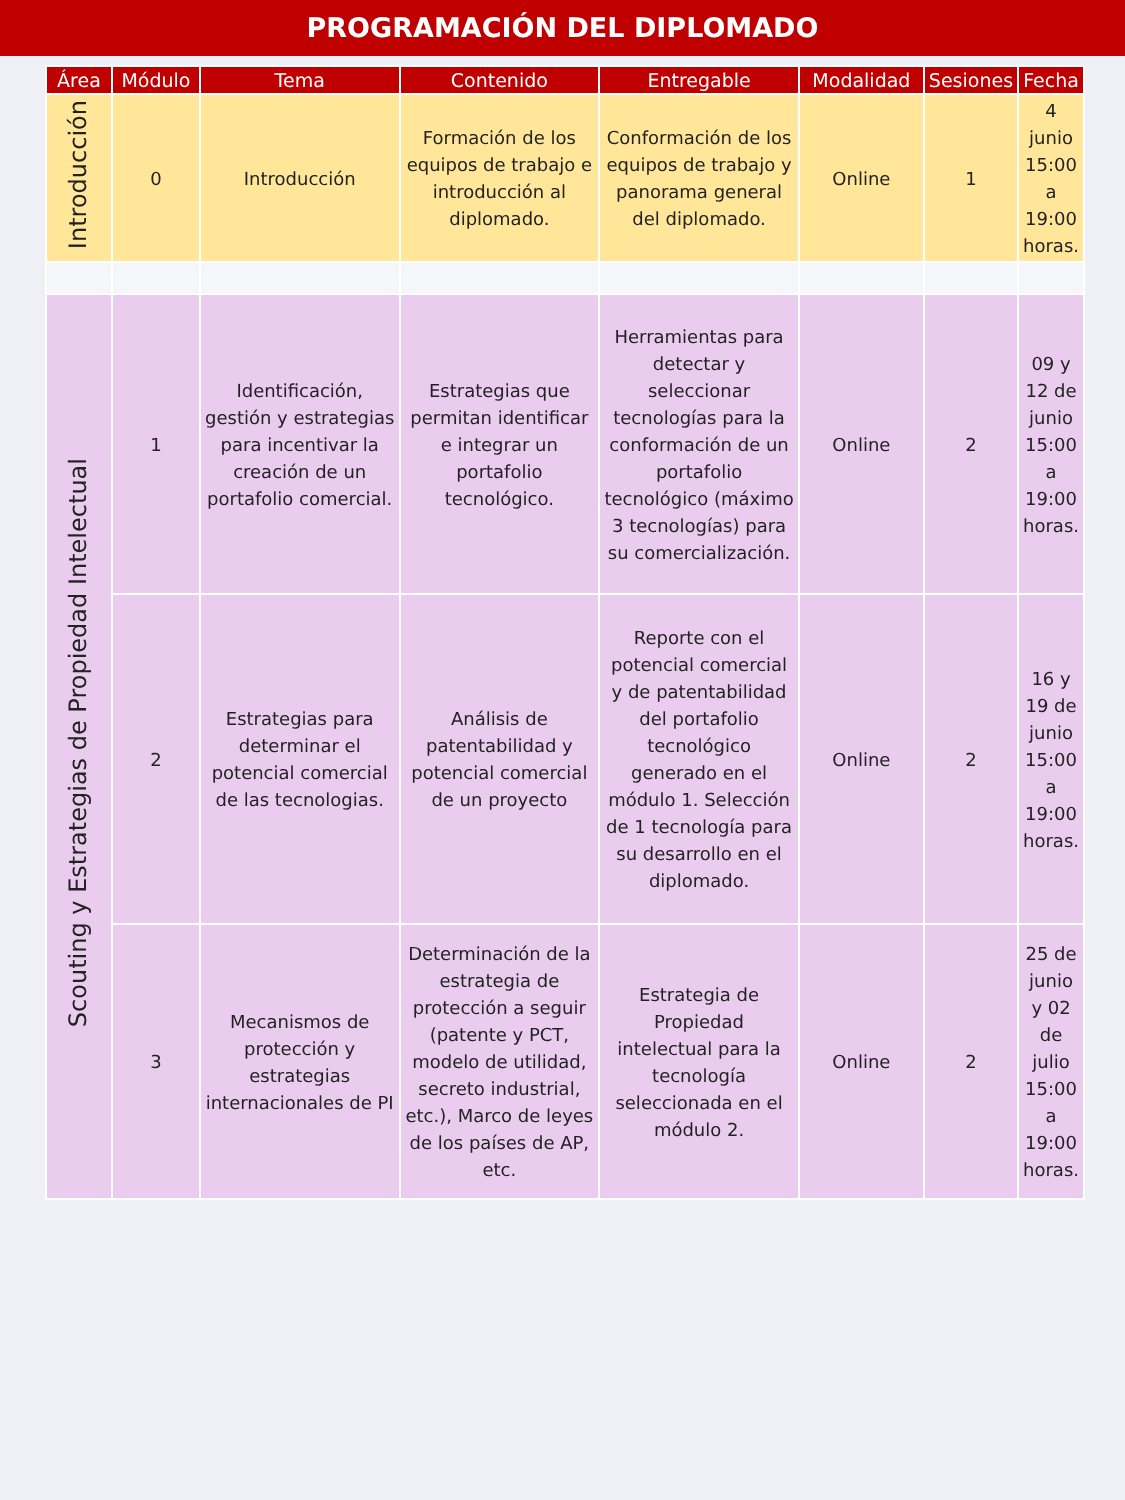PROGRAMACIÓN DEL DIPLOMADO
| Área | Módulo | Tema | Contenido | Entregable | Modalidad | Sesiones | Fecha |
| --- | --- | --- | --- | --- | --- | --- | --- |
| Introducción | 0 | Introducción | Formación de los equipos de trabajo e introducción al diplomado. | Conformación de los equipos de trabajo y panorama general del diplomado. | Online | 1 | 4 junio 15:00 a 19:00 horas. |
| Scouting y Estrategias de Propiedad Intelectual | 1 | Identificación, gestión y estrategias para incentivar la creación de un portafolio comercial. | Estrategias que permitan identificar e integrar un portafolio tecnológico. | Herramientas para detectar y seleccionar tecnologías para la conformación de un portafolio tecnológico (máximo 3 tecnologías) para su comercialización. | Online | 2 | 09 y 12 de junio 15:00 a 19:00 horas. |
| | 2 | Estrategias para determinar el potencial comercial de las tecnologias. | Análisis de patentabilidad y potencial comercial de un proyecto | Reporte con el potencial comercial y de patentabilidad del portafolio tecnológico generado en el módulo 1. Selección de 1 tecnología para su desarrollo en el diplomado. | Online | 2 | 16 y 19 de junio 15:00 a 19:00 horas. |
| | 3 | Mecanismos de protección y estrategias internacionales de PI | Determinación de la estrategia de protección a seguir (patente y PCT, modelo de utilidad, secreto industrial, etc.), Marco de leyes de los países de AP, etc. | Estrategia de Propiedad intelectual para la tecnología seleccionada en el módulo 2. | Online | 2 | 25 de junio y 02 de julio 15:00 a 19:00 horas. |